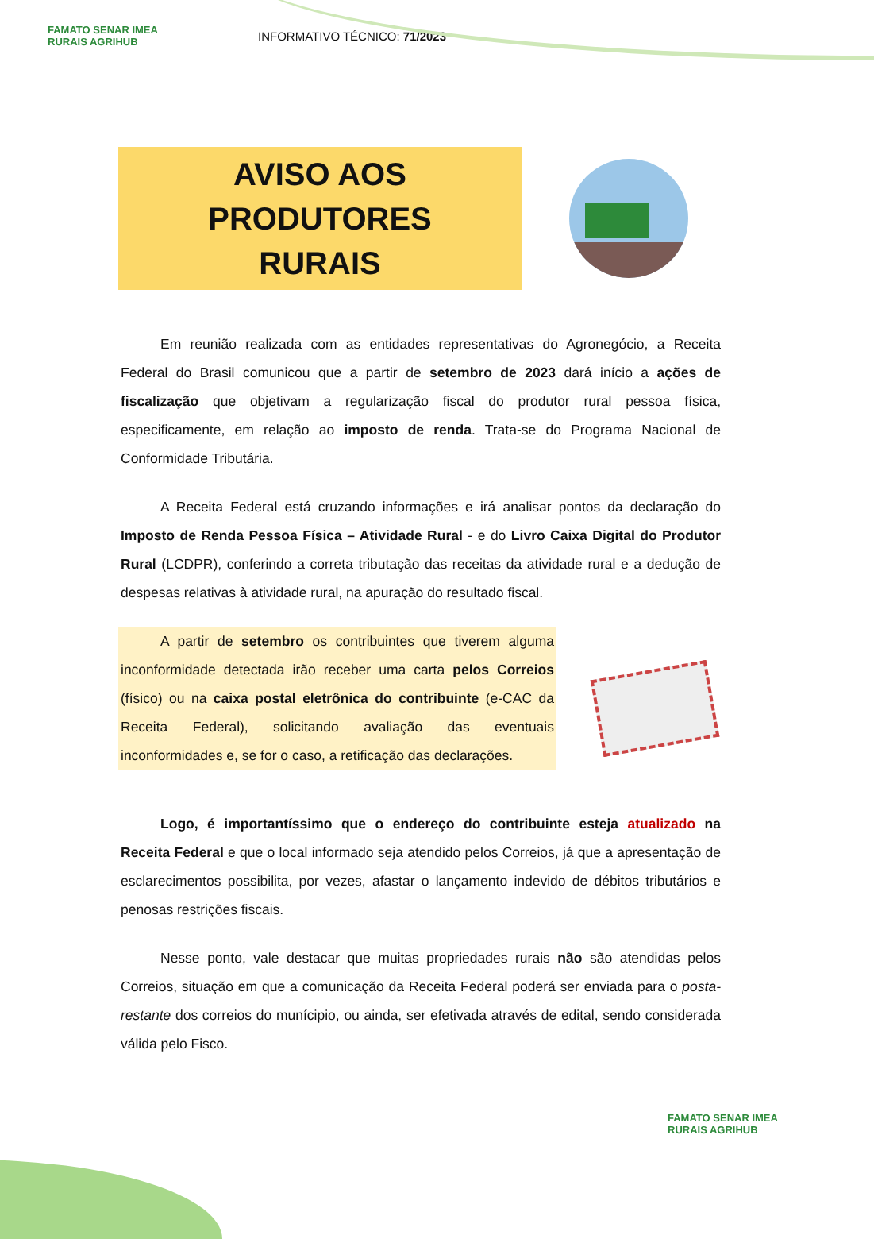FAMATO SENAR IMEA RURAIS AGRIHUB
INFORMATIVO TÉCNICO: 71/2023
AVISO AOS PRODUTORES
RURAIS
Em reunião realizada com as entidades representativas do Agronegócio, a Receita Federal do Brasil comunicou que a partir de setembro de 2023 dará início a ações de fiscalização que objetivam a regularização fiscal do produtor rural pessoa física, especificamente, em relação ao imposto de renda. Trata-se do Programa Nacional de Conformidade Tributária.
A Receita Federal está cruzando informações e irá analisar pontos da declaração do Imposto de Renda Pessoa Física – Atividade Rural - e do Livro Caixa Digital do Produtor Rural (LCDPR), conferindo a correta tributação das receitas da atividade rural e a dedução de despesas relativas à atividade rural, na apuração do resultado fiscal.
A partir de setembro os contribuintes que tiverem alguma inconformidade detectada irão receber uma carta pelos Correios (físico) ou na caixa postal eletrônica do contribuinte (e-CAC da Receita Federal), solicitando avaliação das eventuais inconformidades e, se for o caso, a retificação das declarações.
Logo, é importantíssimo que o endereço do contribuinte esteja atualizado na Receita Federal e que o local informado seja atendido pelos Correios, já que a apresentação de esclarecimentos possibilita, por vezes, afastar o lançamento indevido de débitos tributários e penosas restrições fiscais.
Nesse ponto, vale destacar que muitas propriedades rurais não são atendidas pelos Correios, situação em que a comunicação da Receita Federal poderá ser enviada para o posta-restante dos correios do munícipio, ou ainda, ser efetivada através de edital, sendo considerada válida pelo Fisco.
FAMATO SENAR IMEA RURAIS AGRIHUB